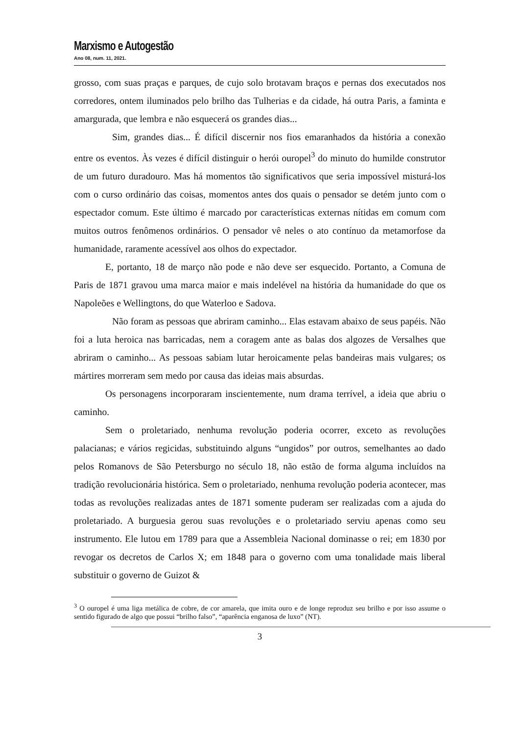Marxismo e Autogestão
Ano 08, num. 11, 2021.
grosso, com suas praças e parques, de cujo solo brotavam braços e pernas dos executados nos corredores, ontem iluminados pelo brilho das Tulherias e da cidade, há outra Paris, a faminta e amargurada, que lembra e não esquecerá os grandes dias...
Sim, grandes dias... É difícil discernir nos fios emaranhados da história a conexão entre os eventos. Às vezes é difícil distinguir o herói ouropel<sup>3</sup> do minuto do humilde construtor de um futuro duradouro. Mas há momentos tão significativos que seria impossível misturá-los com o curso ordinário das coisas, momentos antes dos quais o pensador se detém junto com o espectador comum. Este último é marcado por características externas nítidas em comum com muitos outros fenômenos ordinários. O pensador vê neles o ato contínuo da metamorfose da humanidade, raramente acessível aos olhos do expectador.
E, portanto, 18 de março não pode e não deve ser esquecido. Portanto, a Comuna de Paris de 1871 gravou uma marca maior e mais indelével na história da humanidade do que os Napoleões e Wellingtons, do que Waterloo e Sadova.
Não foram as pessoas que abriram caminho... Elas estavam abaixo de seus papéis. Não foi a luta heroica nas barricadas, nem a coragem ante as balas dos algozes de Versalhes que abriram o caminho... As pessoas sabiam lutar heroicamente pelas bandeiras mais vulgares; os mártires morreram sem medo por causa das ideias mais absurdas.
Os personagens incorporaram inscientemente, num drama terrível, a ideia que abriu o caminho.
Sem o proletariado, nenhuma revolução poderia ocorrer, exceto as revoluções palacianas; e vários regicidas, substituindo alguns “ungidos” por outros, semelhantes ao dado pelos Romanovs de São Petersburgo no século 18, não estão de forma alguma incluídos na tradição revolucionária histórica. Sem o proletariado, nenhuma revolução poderia acontecer, mas todas as revoluções realizadas antes de 1871 somente puderam ser realizadas com a ajuda do proletariado. A burguesia gerou suas revoluções e o proletariado serviu apenas como seu instrumento. Ele lutou em 1789 para que a Assembleia Nacional dominasse o rei; em 1830 por revogar os decretos de Carlos X; em 1848 para o governo com uma tonalidade mais liberal substituir o governo de Guizot &
<sup>3</sup> O ouropel é uma liga metálica de cobre, de cor amarela, que imita ouro e de longe reproduz seu brilho e por isso assume o sentido figurado de algo que possui “brilho falso”, “aparência enganosa de luxo” (NT).
3